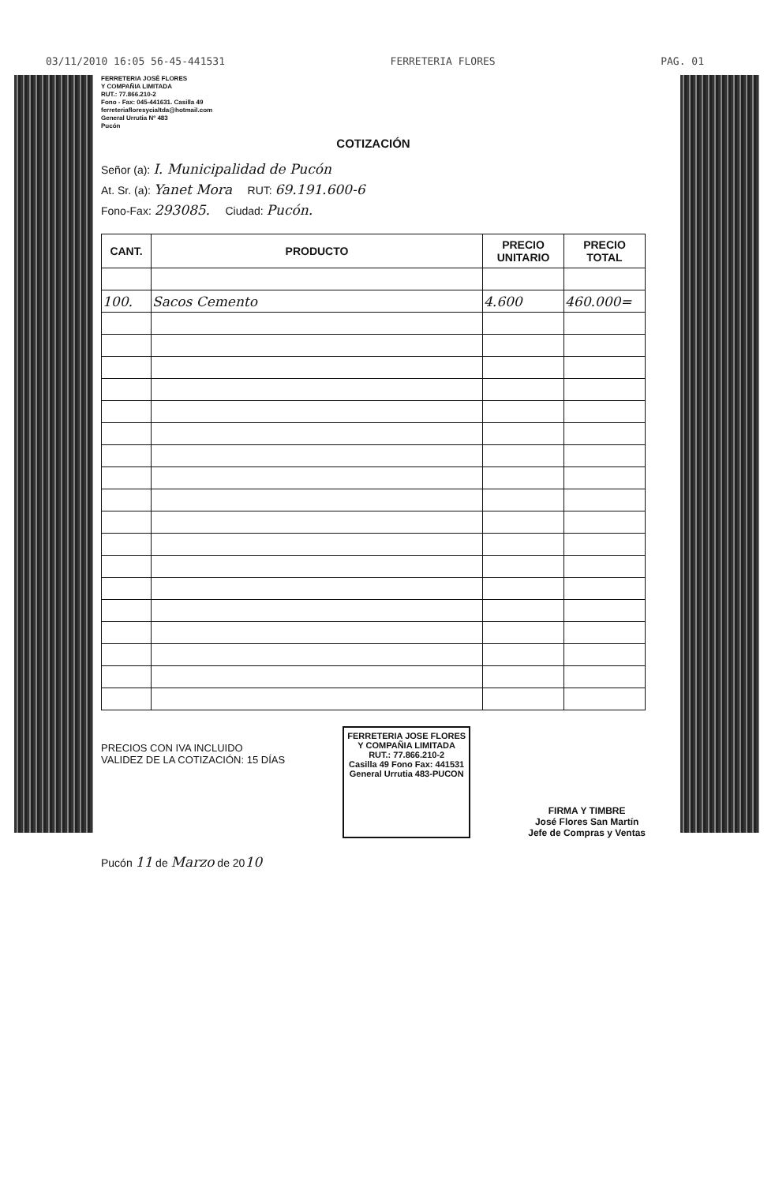03/11/2010 16:05 56-45-441531 FERRETERIA FLORES PAG. 01
FERRETERIA JOSÉ FLORES
Y COMPAÑIA LIMITADA
RUT.: 77.866.210-2
Fono - Fax: 045-441631. Casilla 49
ferreteriafloresycialtda@hotmail.com
General Urrutia Nº 483
Pucón
COTIZACIÓN
Señor (a): I. Municipalidad de Pucón
At. Sr. (a): Yanet Mora RUT: 69.191.600-6
Fono-Fax: 293085. Ciudad: Pucón.
| CANT. | PRODUCTO | PRECIO UNITARIO | PRECIO TOTAL |
| --- | --- | --- | --- |
| 100. | Sacos Cemento | 4.600 | 460.000= |
PRECIOS CON IVA INCLUIDO
VALIDEZ DE LA COTIZACIÓN: 15 DÍAS
FERRETERIA JOSE FLORES
Y COMPAÑIA LIMITADA
RUT.: 77.866.210-2
Casilla 49 Fono Fax: 441531
General Urrutia 483-PUCON
FIRMA Y TIMBRE
José Flores San Martín
Jefe de Compras y Ventas
Pucón 11 de Marzo de 2010